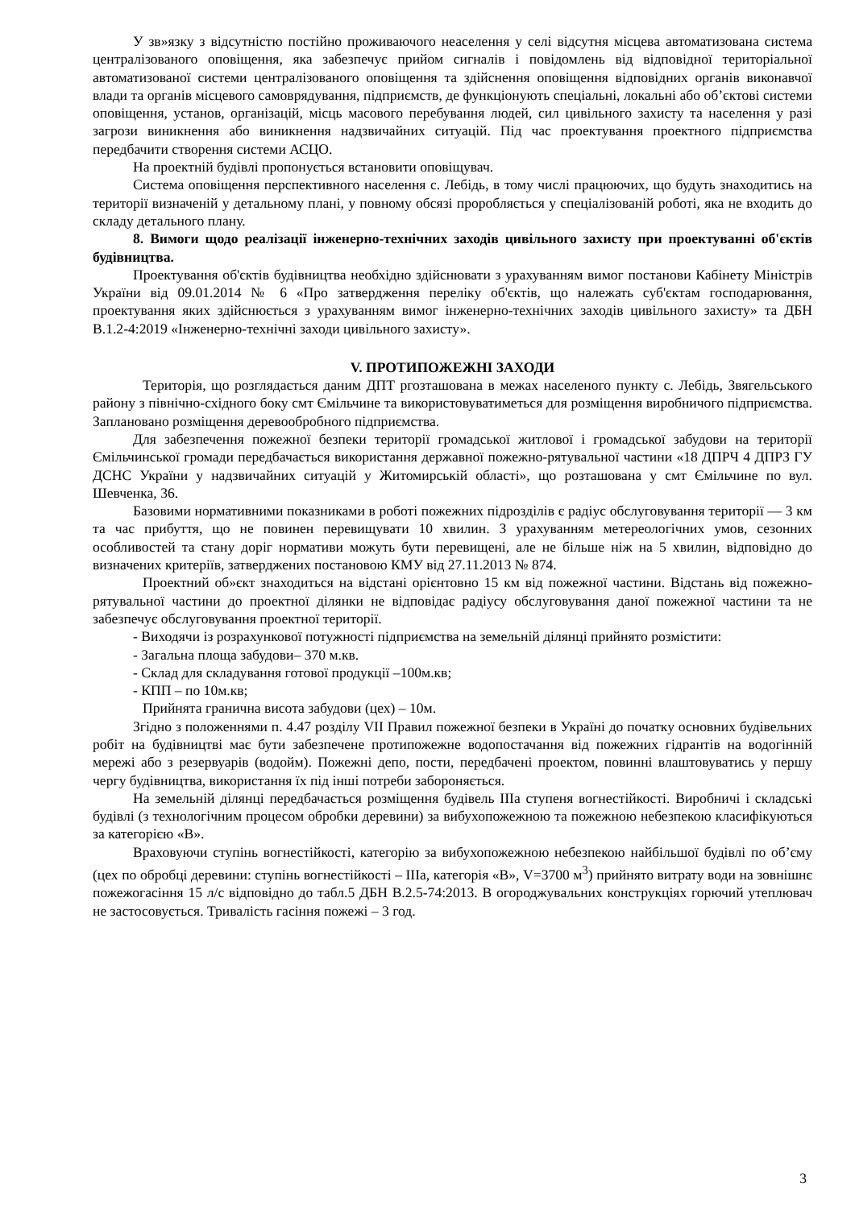У зв»язку з відсутністю постійно проживаючого неаселення у селі відсутня місцева автоматизована система централізованого оповіщення, яка забезпечує прийом сигналів і повідомлень від відповідної територіальної автоматизованої системи централізованого оповіщення та здійснення оповіщення відповідних органів виконавчої влади та органів місцевого самоврядування, підприємств, де функціонують спеціальні, локальні або об’єктові системи оповіщення, установ, організацій, місць масового перебування людей, сил цивільного захисту та населення у разі загрози виникнення або виникнення надзвичайних ситуацій. Під час проектування проектного підприємства передбачити створення системи АСЦО.
На проектній будівлі пропонується встановити оповіщувач.
Система оповіщення перспективного населення с. Лебідь, в тому числі працюючих, що будуть знаходитись на території визначеній у детальному плані, у повному обсязі проробляється у спеціалізованій роботі, яка не входить до складу детального плану.
8. Вимоги щодо реалізації інженерно-технічних заходів цивільного захисту при проектуванні об'єктів будівництва.
Проектування об'єктів будівництва необхідно здійснювати з урахуванням вимог постанови Кабінету Міністрів України від 09.01.2014 № 6 «Про затвердження переліку об'єктів, що належать суб'єктам господарювання, проектування яких здійснюється з урахуванням вимог інженерно-технічних заходів цивільного захисту» та ДБН В.1.2-4:2019 «Інженерно-технічні заходи цивільного захисту».
V. ПРОТИПОЖЕЖНІ ЗАХОДИ
Територія, що розглядається даним ДПТ ргозташована в межах населеного пункту с. Лебідь, Звягельського району з північно-східного боку смт Ємільчине та використовуватиметься для розміщення виробничого підприємства. Заплановано розміщення деревообробного підприємства.
Для забезпечення пожежної безпеки території громадської житлової і громадської забудови на території Ємільчинської громади передбачається використання державної пожежно-рятувальної частини «18 ДПРЧ 4 ДПРЗ ГУ ДСНС України у надзвичайних ситуацій у Житомирській області», що розташована у смт Ємільчине по вул. Шевченка, 36.
Базовими нормативними показниками в роботі пожежних підрозділів є радіус обслуговування території — 3 км та час прибуття, що не повинен перевищувати 10 хвилин. З урахуванням метереологічних умов, сезонних особливостей та стану доріг нормативи можуть бути перевищені, але не більше ніж на 5 хвилин, відповідно до визначених критеріїв, затверджених постановою КМУ від 27.11.2013 № 874.
Проектний об»єкт знаходиться на відстані орієнтовно 15 км від пожежної частини. Відстань від пожежно-рятувальної частини до проектної ділянки не відповідає радіусу обслуговування даної пожежної частини та не забезпечує обслуговування проектної території.
- Виходячи із розрахункової потужності підприємства на земельній ділянці прийнято розмістити:
- Загальна площа забудови– 370 м.кв.
- Склад для складування готової продукції –100м.кв;
- КПП – по 10м.кв;
Прийнята гранична висота забудови (цех) – 10м.
Згідно з положеннями п. 4.47 розділу VII Правил пожежної безпеки в Україні до початку основних будівельних робіт на будівництві має бути забезпечене протипожежне водопостачання від пожежних гідрантів на водогінній мережі або з резервуарів (водойм). Пожежні депо, пости, передбачені проектом, повинні влаштовуватись у першу чергу будівництва, використання їх під інші потреби забороняється.
На земельній ділянці передбачається розміщення будівель ІІІа ступеня вогнестійкості. Виробничі і складські будівлі (з технологічним процесом обробки деревини) за вибухопожежною та пожежною небезпекою класифікуються за категорією «В».
Враховуючи ступінь вогнестійкості, категорію за вибухопожежною небезпекою найбільшої будівлі по об’єму (цех по обробці деревини: ступінь вогнестійкості – ІІІа, категорія «В», V=3700 м<sup>3</sup>) прийнято витрату води на зовнішнє пожежогасіння 15 л/с відповідно до табл.5 ДБН В.2.5-74:2013. В огороджувальних конструкціях горючий утеплювач не застосовується. Тривалість гасіння пожежі – 3 год.
3